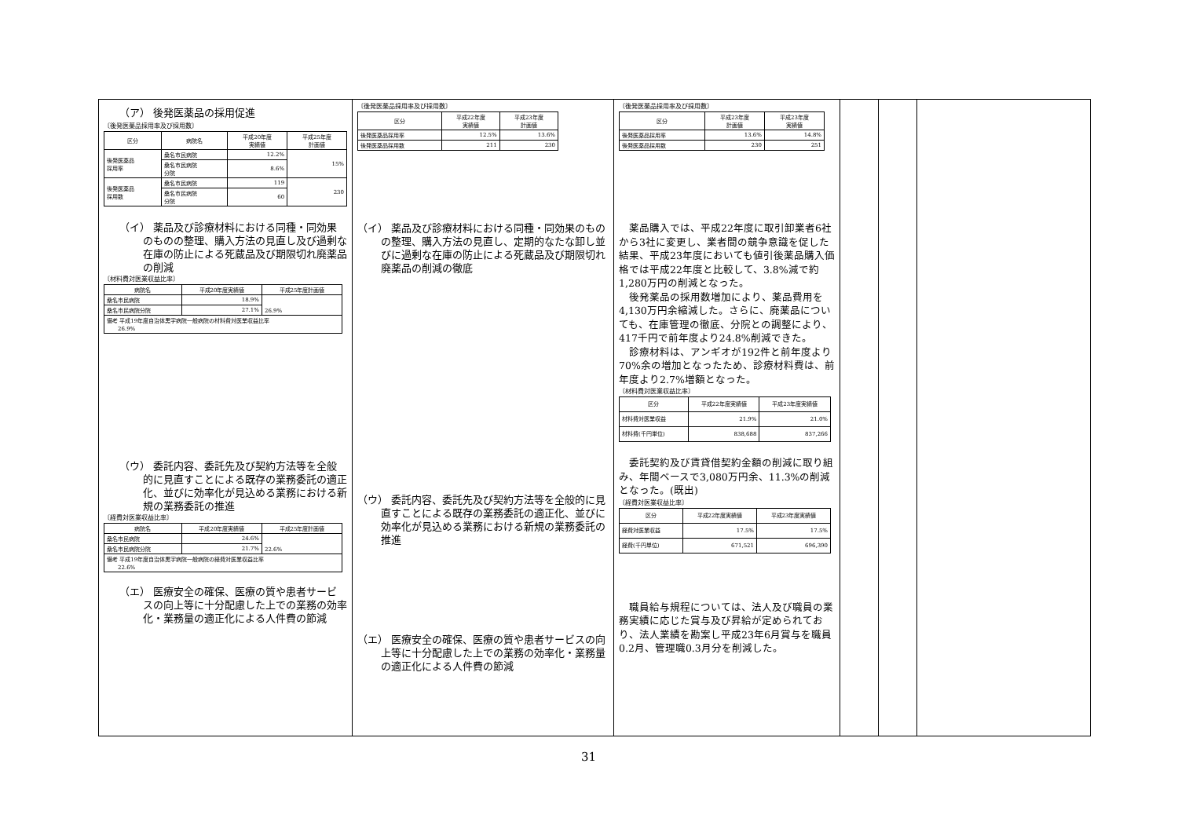| （ア） 後発医薬品の採用促進 〔後発医薬品採用率及び採用数〕 / 区分 / 病院名 / 平成20年度 実績値 / 平成25年度 計画値 / / --- / --- / --- / --- / / 後発医薬品 採用率 / 桑名市民病院 / 12.2% / 15% / / / 桑名市民病院 分院 / 8.6% / / / 後発医薬品 採用数 / 桑名市民病院 / 119 / 230 / / / 桑名市民病院 分院 / 60 / / （イ） 薬品及び診療材料における同種・同効果のものの整理、購入方法の見直し及び過剰な在庫の防止による死蔵品及び期限切れ廃薬品の削減 〔材料費対医業収益比率〕 / 病院名 / 平成20年度実績値 / 平成25年度計画値 / / --- / --- / --- / / 桑名市民病院 / 18.9% / 26.9% / / 桑名市民病院分院 / 27.1% / / / 備考 平成19年度自治体黒字病院一般病院の材料費対医業収益比率 26.9% / / / （ウ） 委託内容、委託先及び契約方法等を全般的に見直すことによる既存の業務委託の適正化、並びに効率化が見込める業務における新規の業務委託の推進 〔経費対医業収益比率〕 / 病院名 / 平成20年度実績値 / 平成25年度計画値 / / --- / --- / --- / / 桑名市民病院 / 24.6% / 22.6% / / 桑名市民病院分院 / 21.7% / / / 備考 平成19年度自治体黒字病院一般病院の経費対医業収益比率 22.6% / / / （エ） 医療安全の確保、医療の質や患者サービスの向上等に十分配慮した上での業務の効率化・業務量の適正化による人件費の節減 | 〔後発医薬品採用率及び採用数〕 / 区分 / 平成22年度 実績値 / 平成23年度 計画値 / / --- / --- / --- / / 後発医薬品採用率 / 12.5% / 13.6% / / 後発医薬品採用数 / 211 / 230 / （イ） 薬品及び診療材料における同種・同効果のものの整理、購入方法の見直し、定期的なたな卸し並びに過剰な在庫の防止による死蔵品及び期限切れ廃薬品の削減の徹底 （ウ） 委託内容、委託先及び契約方法等を全般的に見直すことによる既存の業務委託の適正化、並びに効率化が見込める業務における新規の業務委託の推進 （エ） 医療安全の確保、医療の質や患者サービスの向上等に十分配慮した上での業務の効率化・業務量の適正化による人件費の節減 | 〔後発医薬品採用率及び採用数〕 / 区分 / 平成23年度 計画値 / 平成23年度 実績値 / / --- / --- / --- / / 後発医薬品採用率 / 13.6% / 14.8% / / 後発医薬品採用数 / 230 / 251 / 薬品購入では、平成22年度に取引卸業者6社から3社に変更し、業者間の競争意識を促した結果、平成23年度においても値引後薬品購入価格では平成22年度と比較して、3.8%減で約1,280万円の削減となった。 後発薬品の採用数増加により、薬品費用を4,130万円余縮減した。さらに、廃薬品についても、在庫管理の徹底、分院との調整により、417千円で前年度より24.8%削減できた。 診療材料は、アンギオが192件と前年度より70%余の増加となったため、診療材料費は、前年度より2.7%増額となった。 〔材料費対医業収益比率〕 / 区分 / 平成22年度実績値 / 平成23年度実績値 / / --- / --- / --- / / 材料費対医業収益 / 21.9% / 21.0% / / 材料費(千円単位) / 838,688 / 837,266 / 委託契約及び賃貸借契約金額の削減に取り組み、年間ベースで3,080万円余、11.3%の削減となった。(既出) 〔経費対医業収益比率〕 / 区分 / 平成22年度実績値 / 平成23年度実績値 / / --- / --- / --- / / 経費対医業収益 / 17.5% / 17.5% / / 経費(千円単位) / 671,521 / 696,390 / 職員給与規程については、法人及び職員の業務実績に応じた賞与及び昇給が定められており、法人業績を勘案し平成23年6月賞与を職員0.2月、管理職0.3月分を削減した。 | | | |
31